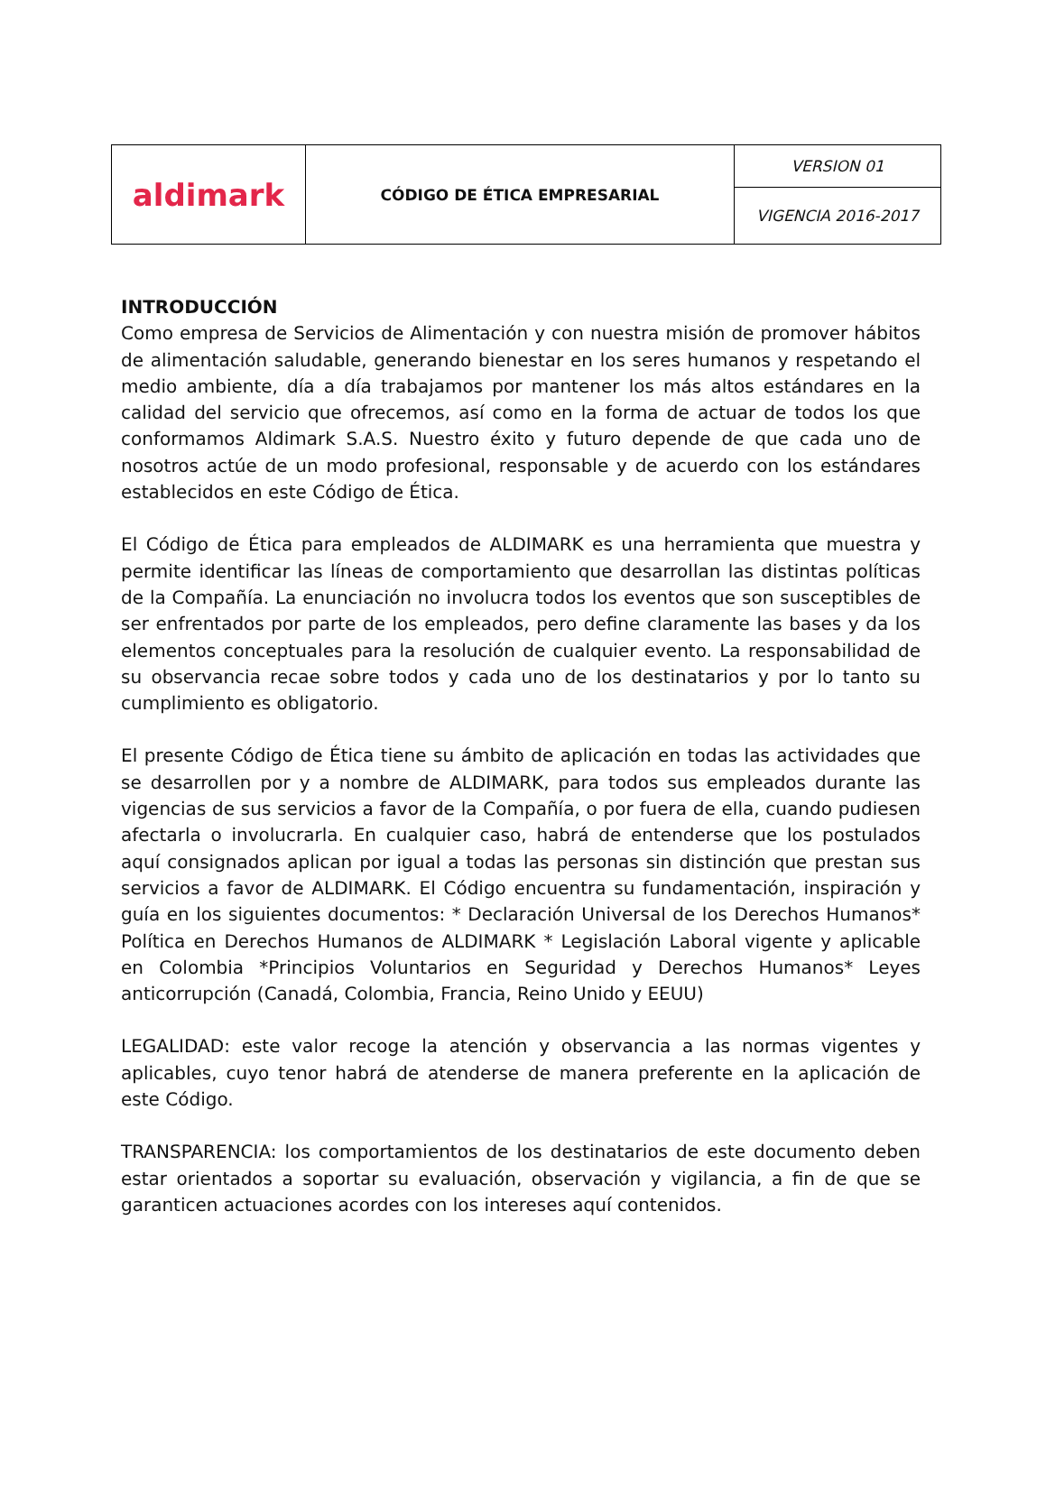| aldimark | CÓDIGO DE ÉTICA EMPRESARIAL | VERSION 01 |
| | | VIGENCIA 2016-2017 |
INTRODUCCIÓN
Como empresa de Servicios de Alimentación y con nuestra misión de promover hábitos de alimentación saludable, generando bienestar en los seres humanos y respetando el medio ambiente, día a día trabajamos por mantener los más altos estándares en la calidad del servicio que ofrecemos, así como en la forma de actuar de todos los que conformamos Aldimark S.A.S. Nuestro éxito y futuro depende de que cada uno de nosotros actúe de un modo profesional, responsable y de acuerdo con los estándares establecidos en este Código de Ética.
El Código de Ética para empleados de ALDIMARK es una herramienta que muestra y permite identificar las líneas de comportamiento que desarrollan las distintas políticas de la Compañía. La enunciación no involucra todos los eventos que son susceptibles de ser enfrentados por parte de los empleados, pero define claramente las bases y da los elementos conceptuales para la resolución de cualquier evento. La responsabilidad de su observancia recae sobre todos y cada uno de los destinatarios y por lo tanto su cumplimiento es obligatorio.
El presente Código de Ética tiene su ámbito de aplicación en todas las actividades que se desarrollen por y a nombre de ALDIMARK, para todos sus empleados durante las vigencias de sus servicios a favor de la Compañía, o por fuera de ella, cuando pudiesen afectarla o involucrarla. En cualquier caso, habrá de entenderse que los postulados aquí consignados aplican por igual a todas las personas sin distinción que prestan sus servicios a favor de ALDIMARK. El Código encuentra su fundamentación, inspiración y guía en los siguientes documentos: * Declaración Universal de los Derechos Humanos* Política en Derechos Humanos de ALDIMARK * Legislación Laboral vigente y aplicable en Colombia *Principios Voluntarios en Seguridad y Derechos Humanos* Leyes anticorrupción (Canadá, Colombia, Francia, Reino Unido y EEUU)
LEGALIDAD: este valor recoge la atención y observancia a las normas vigentes y aplicables, cuyo tenor habrá de atenderse de manera preferente en la aplicación de este Código.
TRANSPARENCIA: los comportamientos de los destinatarios de este documento deben estar orientados a soportar su evaluación, observación y vigilancia, a fin de que se garanticen actuaciones acordes con los intereses aquí contenidos.